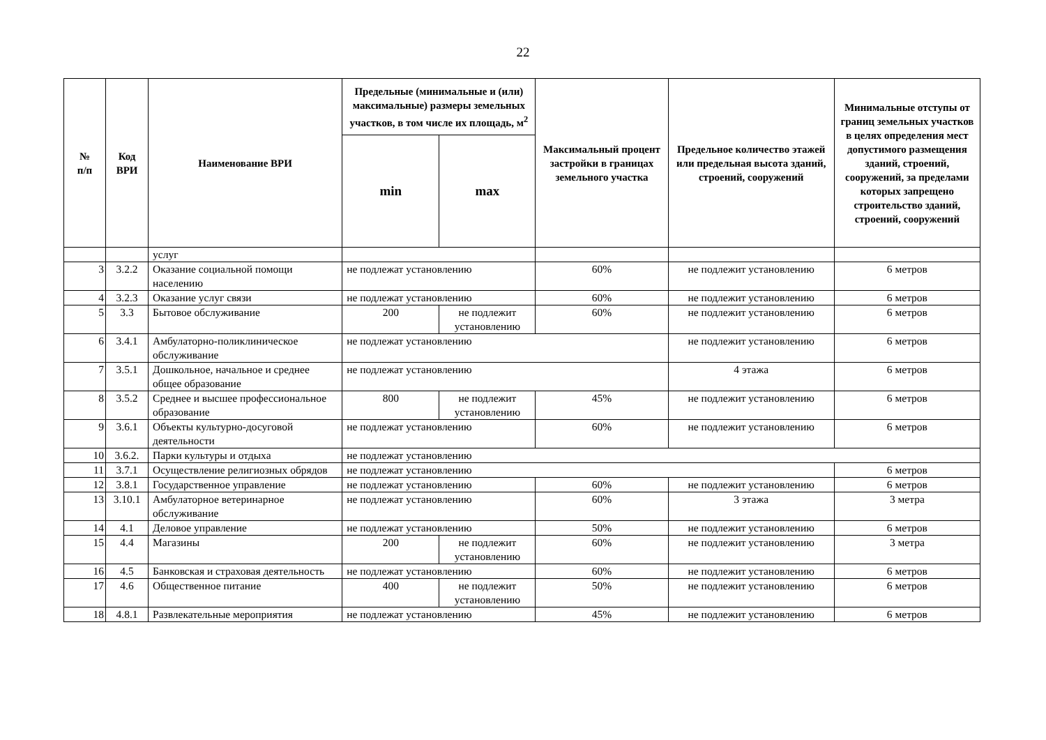22
| № п/п | Код ВРИ | Наименование ВРИ | Предельные (минимальные и (или) максимальные) размеры земельных участков, в том числе их площадь, м<sup>2</sup> | | Максимальный процент застройки в границах земельного участка | Предельное количество этажей или предельная высота зданий, строений, сооружений | Минимальные отступы от границ земельных участков в целях определения мест допустимого размещения зданий, строений, сооружений, за пределами которых запрещено строительство зданий, строений, сооружений |
| --- | --- | --- | --- | --- | --- | --- | --- |
| | | | min | max | | | |
| | | услуг | | | | | |
| 3 | 3.2.2 | Оказание социальной помощи населению | не подлежат установлению | | 60% | не подлежит установлению | 6 метров |
| 4 | 3.2.3 | Оказание услуг связи | не подлежат установлению | | 60% | не подлежит установлению | 6 метров |
| 5 | 3.3 | Бытовое обслуживание | 200 | не подлежит установлению | 60% | не подлежит установлению | 6 метров |
| 6 | 3.4.1 | Амбулаторно-поликлиническое обслуживание | не подлежат установлению | | | не подлежит установлению | 6 метров |
| 7 | 3.5.1 | Дошкольное, начальное и среднее общее образование | не подлежат установлению | | | 4 этажа | 6 метров |
| 8 | 3.5.2 | Среднее и высшее профессиональное образование | 800 | не подлежит установлению | 45% | не подлежит установлению | 6 метров |
| 9 | 3.6.1 | Объекты культурно-досуговой деятельности | не подлежат установлению | | 60% | не подлежит установлению | 6 метров |
| 10 | 3.6.2. | Парки культуры и отдыха | не подлежат установлению | | | | |
| 11 | 3.7.1 | Осуществление религиозных обрядов | не подлежат установлению | | | | 6 метров |
| 12 | 3.8.1 | Государственное управление | не подлежат установлению | | 60% | не подлежит установлению | 6 метров |
| 13 | 3.10.1 | Амбулаторное ветеринарное обслуживание | не подлежат установлению | | 60% | 3 этажа | 3 метра |
| 14 | 4.1 | Деловое управление | не подлежат установлению | | 50% | не подлежит установлению | 6 метров |
| 15 | 4.4 | Магазины | 200 | не подлежит установлению | 60% | не подлежит установлению | 3 метра |
| 16 | 4.5 | Банковская и страховая деятельность | не подлежат установлению | | 60% | не подлежит установлению | 6 метров |
| 17 | 4.6 | Общественное питание | 400 | не подлежит установлению | 50% | не подлежит установлению | 6 метров |
| 18 | 4.8.1 | Развлекательные мероприятия | не подлежат установлению | | 45% | не подлежит установлению | 6 метров |